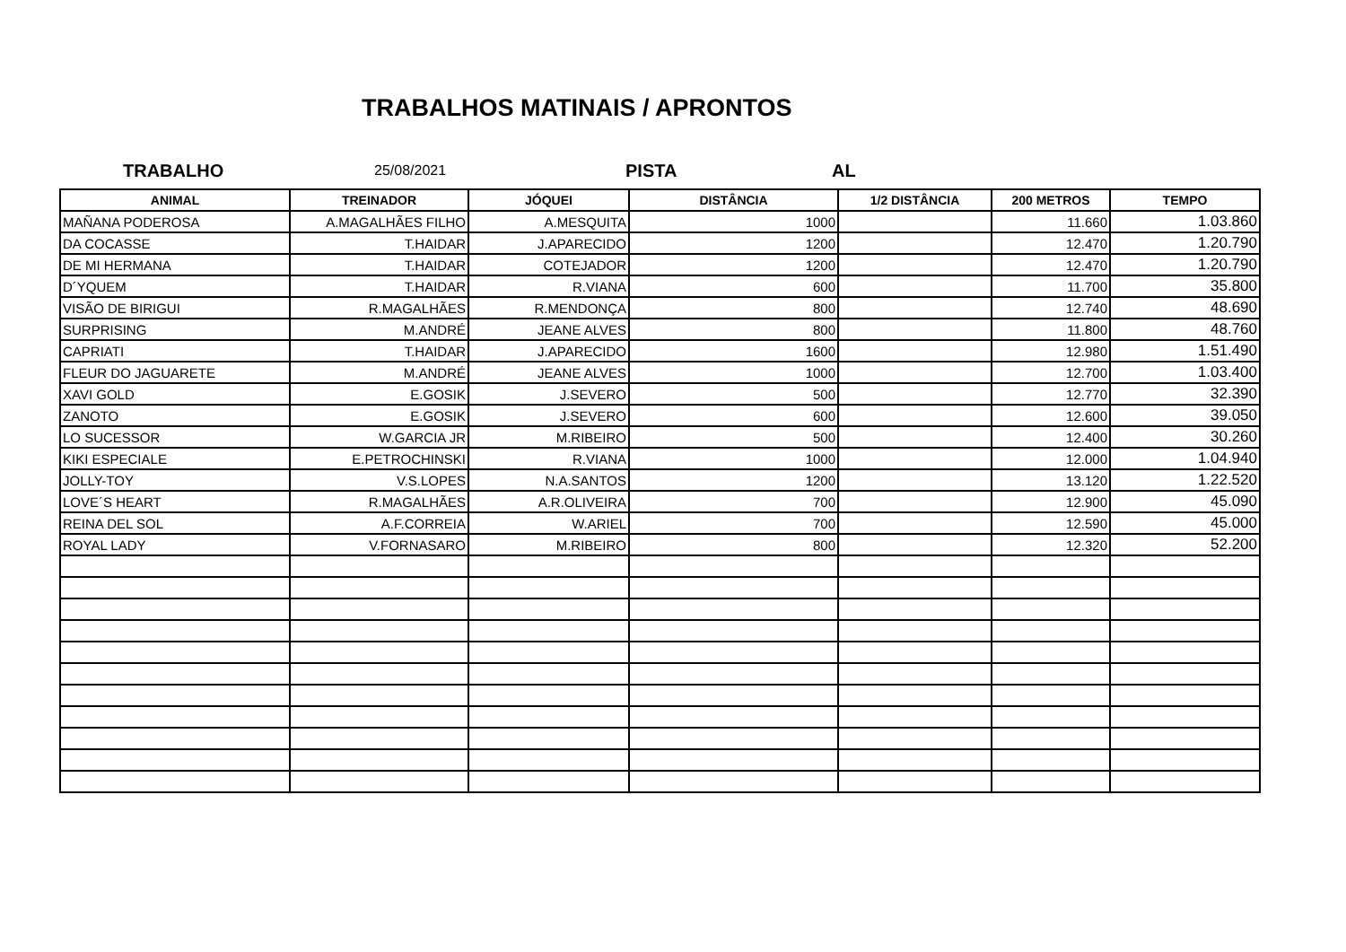TRABALHOS MATINAIS / APRONTOS
TRABALHO
25/08/2021
PISTA AL
| ANIMAL | TREINADOR | JÓQUEI | DISTÂNCIA | 1/2 DISTÂNCIA | 200 METROS | TEMPO |
| --- | --- | --- | --- | --- | --- | --- |
| MAÑANA PODEROSA | A.MAGALHÃES FILHO | A.MESQUITA | 1000 | | 11.660 | 1.03.860 |
| DA COCASSE | T.HAIDAR | J.APARECIDO | 1200 | | 12.470 | 1.20.790 |
| DE MI HERMANA | T.HAIDAR | COTEJADOR | 1200 | | 12.470 | 1.20.790 |
| D´YQUEM | T.HAIDAR | R.VIANA | 600 | | 11.700 | 35.800 |
| VISÃO DE BIRIGUI | R.MAGALHÃES | R.MENDONÇA | 800 | | 12.740 | 48.690 |
| SURPRISING | M.ANDRÉ | JEANE ALVES | 800 | | 11.800 | 48.760 |
| CAPRIATI | T.HAIDAR | J.APARECIDO | 1600 | | 12.980 | 1.51.490 |
| FLEUR DO JAGUARETE | M.ANDRÉ | JEANE ALVES | 1000 | | 12.700 | 1.03.400 |
| XAVI GOLD | E.GOSIK | J.SEVERO | 500 | | 12.770 | 32.390 |
| ZANOTO | E.GOSIK | J.SEVERO | 600 | | 12.600 | 39.050 |
| LO SUCESSOR | W.GARCIA JR | M.RIBEIRO | 500 | | 12.400 | 30.260 |
| KIKI ESPECIALE | E.PETROCHINSKI | R.VIANA | 1000 | | 12.000 | 1.04.940 |
| JOLLY-TOY | V.S.LOPES | N.A.SANTOS | 1200 | | 13.120 | 1.22.520 |
| LOVE´S HEART | R.MAGALHÃES | A.R.OLIVEIRA | 700 | | 12.900 | 45.090 |
| REINA DEL SOL | A.F.CORREIA | W.ARIEL | 700 | | 12.590 | 45.000 |
| ROYAL LADY | V.FORNASARO | M.RIBEIRO | 800 | | 12.320 | 52.200 |